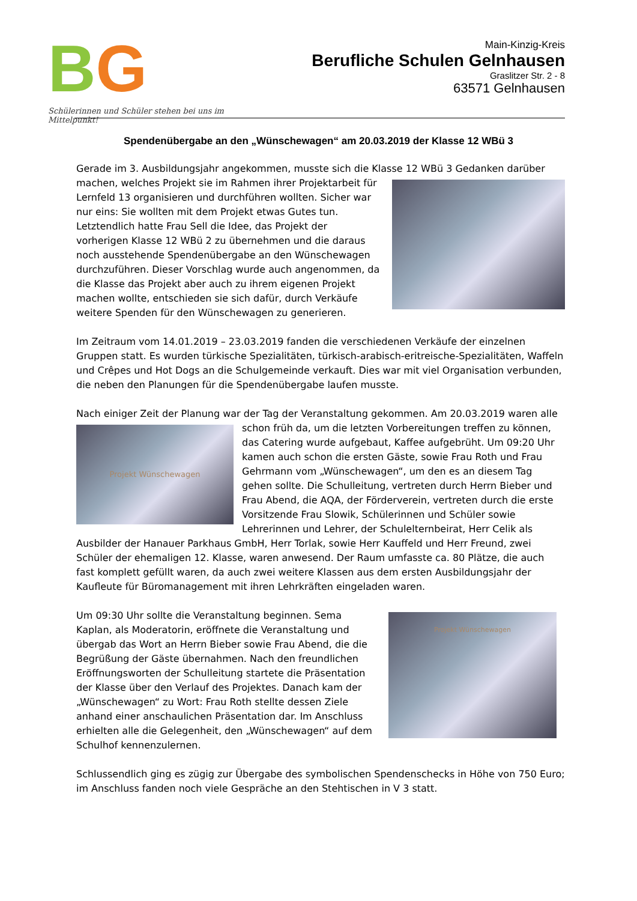BG
Schülerinnen und Schüler stehen bei uns im Mittelpunkt!
Main-Kinzig-Kreis
Berufliche Schulen Gelnhausen
Graslitzer Str. 2 - 8
63571 Gelnhausen
Spendenübergabe an den „Wünschewagen“ am 20.03.2019 der Klasse 12 WBü 3
Gerade im 3. Ausbildungsjahr angekommen, musste sich die Klasse 12 WBü 3 Gedanken darüber machen, welches Projekt sie im Rahmen ihrer Projektarbeit für Lernfeld 13 organisieren und durchführen wollten. Sicher war nur eins: Sie wollten mit dem Projekt etwas Gutes tun. Letztendlich hatte Frau Sell die Idee, das Projekt der vorherigen Klasse 12 WBü 2 zu übernehmen und die daraus noch ausstehende Spendenübergabe an den Wünschewagen durchzuführen. Dieser Vorschlag wurde auch angenommen, da die Klasse das Projekt aber auch zu ihrem eigenen Projekt machen wollte, entschieden sie sich dafür, durch Verkäufe weitere Spenden für den Wünschewagen zu generieren.
Im Zeitraum vom 14.01.2019 – 23.03.2019 fanden die verschiedenen Verkäufe der einzelnen Gruppen statt. Es wurden türkische Spezialitäten, türkisch-arabisch-eritreische-Spezialitäten, Waffeln und Crêpes und Hot Dogs an die Schulgemeinde verkauft. Dies war mit viel Organisation verbunden, die neben den Planungen für die Spendenübergabe laufen musste.
Nach einiger Zeit der Planung war der Tag der Veranstaltung gekommen. Am 20.03.2019 waren alle
Projekt Wünschewagen
schon früh da, um die letzten Vorbereitungen treffen zu können, das Catering wurde aufgebaut, Kaffee aufgebrüht. Um 09:20 Uhr kamen auch schon die ersten Gäste, sowie Frau Roth und Frau Gehrmann vom „Wünschewagen“, um den es an diesem Tag gehen sollte. Die Schulleitung, vertreten durch Herrn Bieber und Frau Abend, die AQA, der Förderverein, vertreten durch die erste Vorsitzende Frau Slowik, Schülerinnen und Schüler sowie Lehrerinnen und Lehrer, der Schulelternbeirat, Herr Celik als Ausbilder der Hanauer Parkhaus GmbH, Herr Torlak, sowie Herr Kauffeld und Herr Freund, zwei Schüler der ehemaligen 12. Klasse, waren anwesend. Der Raum umfasste ca. 80 Plätze, die auch fast komplett gefüllt waren, da auch zwei weitere Klassen aus dem ersten Ausbildungsjahr der Kaufleute für Büromanagement mit ihren Lehrkräften eingeladen waren.
Um 09:30 Uhr sollte die Veranstaltung beginnen.
Projekt Wünschewagen
Sema Kaplan, als Moderatorin, eröffnete die Veranstaltung und übergab das Wort an Herrn Bieber sowie Frau Abend, die die Begrüßung der Gäste übernahmen. Nach den freundlichen Eröffnungsworten der Schulleitung startete die Präsentation der Klasse über den Verlauf des Projektes. Danach kam der „Wünschewagen“ zu Wort: Frau Roth stellte dessen Ziele anhand einer anschaulichen Präsentation dar. Im Anschluss erhielten alle die Gelegenheit, den „Wünschewagen“ auf dem Schulhof kennenzulernen.
Schlussendlich ging es zügig zur Übergabe des symbolischen Spendenschecks in Höhe von 750 Euro; im Anschluss fanden noch viele Gespräche an den Stehtischen in V 3 statt.